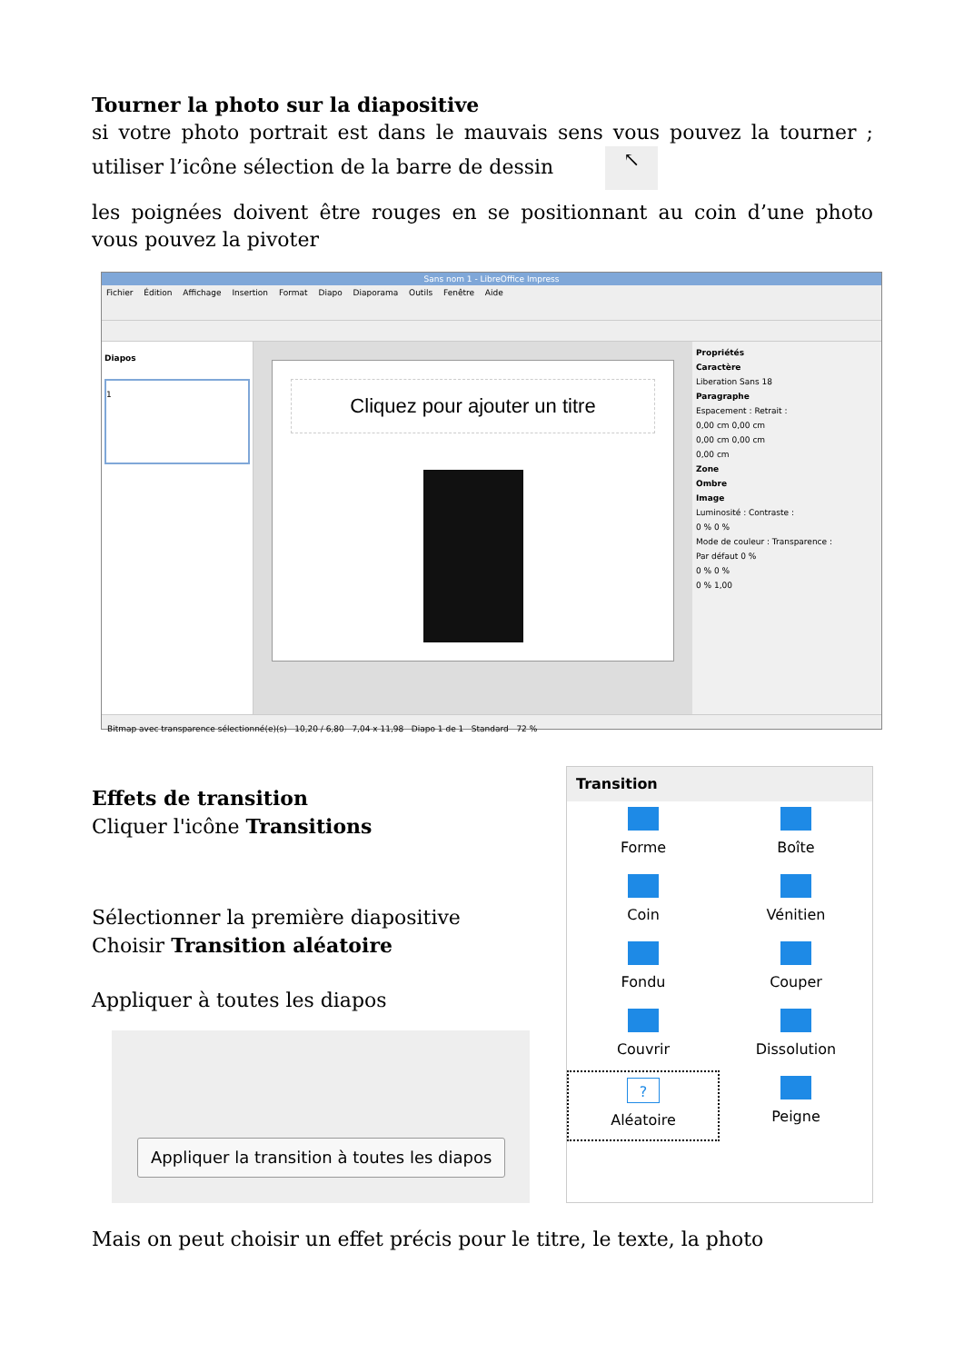Tourner la photo sur la diapositive
si votre photo portrait est dans le mauvais sens vous pouvez la tourner ; utiliser l’icône sélection de la barre de dessin ↖
les poignées doivent être rouges en se positionnant au coin d’une photo vous pouvez la pivoter
Sans nom 1 - LibreOffice Impress
Fichier Édition Affichage Insertion Format Diapo Diaporama Outils Fenêtre Aide
Diapos
1
Cliquez pour ajouter un titre
Propriétés
Caractère
Liberation Sans 18
Paragraphe
Espacement : Retrait :
0,00 cm 0,00 cm
0,00 cm 0,00 cm
0,00 cm
Zone
Ombre
Image
Luminosité : Contraste :
0 % 0 %
Mode de couleur : Transparence :
Par défaut 0 %
0 % 0 %
0 % 1,00
Bitmap avec transparence sélectionné(e)(s) 10,20 / 6,80 7,04 x 11,98 Diapo 1 de 1 Standard 72 %
Effets de transition
Cliquer l'icône Transitions
Sélectionner la première diapositive
Choisir Transition aléatoire
Appliquer à toutes les diapos
Appliquer la transition à toutes les diapos
Transition
Forme
Boîte
Coin
Vénitien
Fondu
Couper
Couvrir
Dissolution
?
Aléatoire
Peigne
Mais on peut choisir un effet précis pour le titre, le texte, la photo